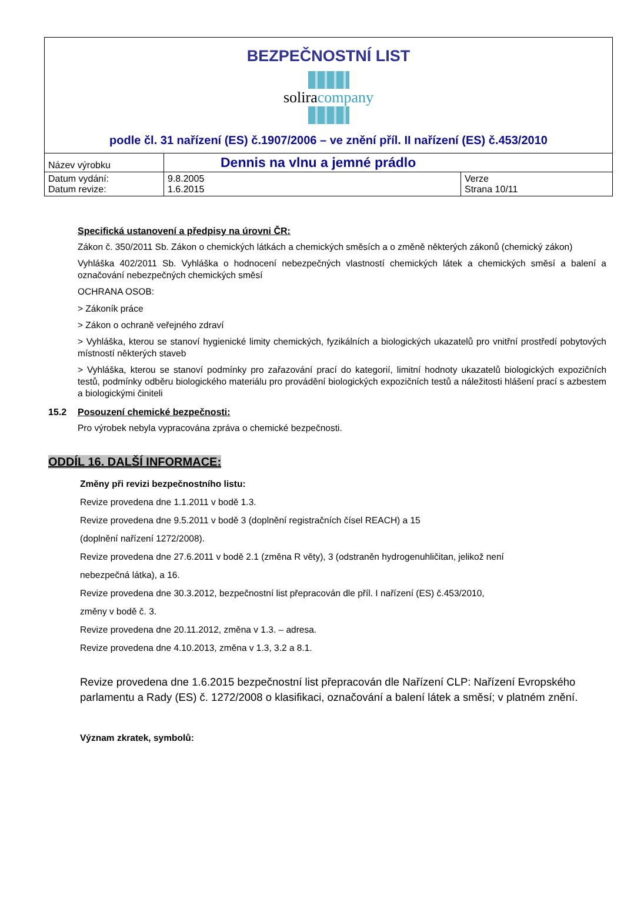BEZPEČNOSTNÍ LIST
soliracompany
podle čl. 31 nařízení (ES) č.1907/2006 – ve znění příl. II nařízení (ES) č.453/2010
| Název výrobku | Dennis na vlnu a jemné prádlo | |
| Datum vydání: Datum revize: | 9.8.2005 1.6.2015 | Verze Strana 10/11 |
Specifická ustanovení a předpisy na úrovni ČR:
Zákon č. 350/2011 Sb. Zákon o chemických látkách a chemických směsích a o změně některých zákonů (chemický zákon)
Vyhláška 402/2011 Sb. Vyhláška o hodnocení nebezpečných vlastností chemických látek a chemických směsí a balení a označování nebezpečných chemických směsí
OCHRANA OSOB:
> Zákoník práce
> Zákon o ochraně veřejného zdraví
> Vyhláška, kterou se stanoví hygienické limity chemických, fyzikálních a biologických ukazatelů pro vnitřní prostředí pobytových místností některých staveb
> Vyhláška, kterou se stanoví podmínky pro zařazování prací do kategorií, limitní hodnoty ukazatelů biologických expozičních testů, podmínky odběru biologického materiálu pro provádění biologických expozičních testů a náležitosti hlášení prací s azbestem a biologickými činiteli
15.2 Posouzení chemické bezpečnosti:
Pro výrobek nebyla vypracována zpráva o chemické bezpečnosti.
ODDÍL 16. DALŠÍ INFORMACE:
Změny při revizi bezpečnostního listu:
Revize provedena dne 1.1.2011 v bodě 1.3.
Revize provedena dne 9.5.2011 v bodě 3 (doplnění registračních čísel REACH) a 15
(doplnění nařízení 1272/2008).
Revize provedena dne 27.6.2011 v bodě 2.1 (změna R věty), 3 (odstraněn hydrogenuhličitan, jelikož není
nebezpečná látka), a 16.
Revize provedena dne 30.3.2012, bezpečnostní list přepracován dle příl. I nařízení (ES) č.453/2010,
změny v bodě č. 3.
Revize provedena dne 20.11.2012, změna v 1.3. – adresa.
Revize provedena dne 4.10.2013, změna v 1.3, 3.2 a 8.1.
Revize provedena dne 1.6.2015 bezpečnostní list přepracován dle Nařízení CLP: Nařízení Evropského parlamentu a Rady (ES) č. 1272/2008 o klasifikaci, označování a balení látek a směsí; v platném znění.
Význam zkratek, symbolů: